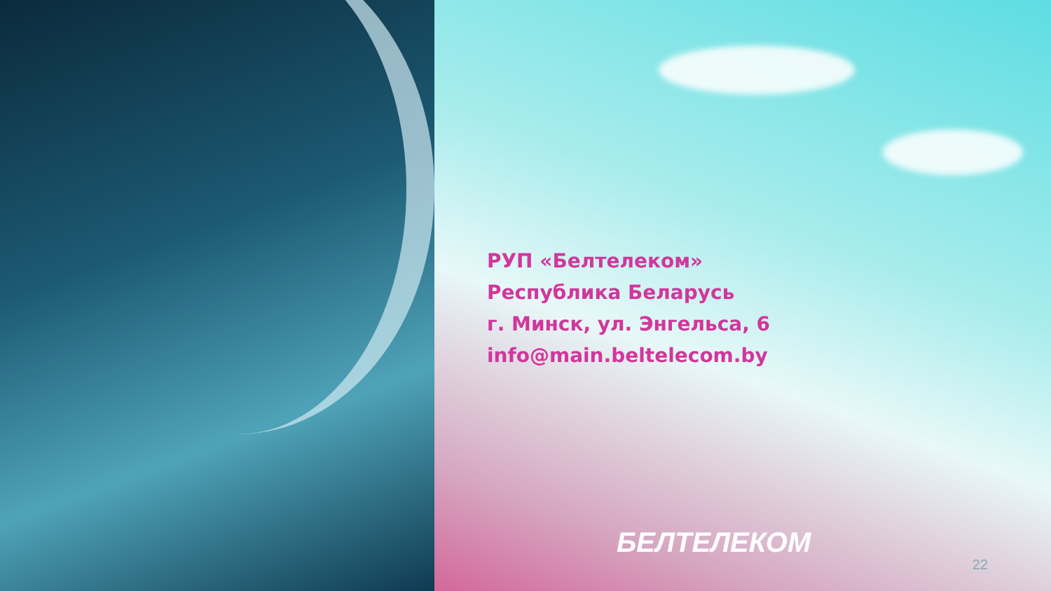РУП «Белтелеком»
Республика Беларусь
г. Минск, ул. Энгельса, 6
info@main.beltelecom.by
БЕЛТЕЛЕКОМ
22